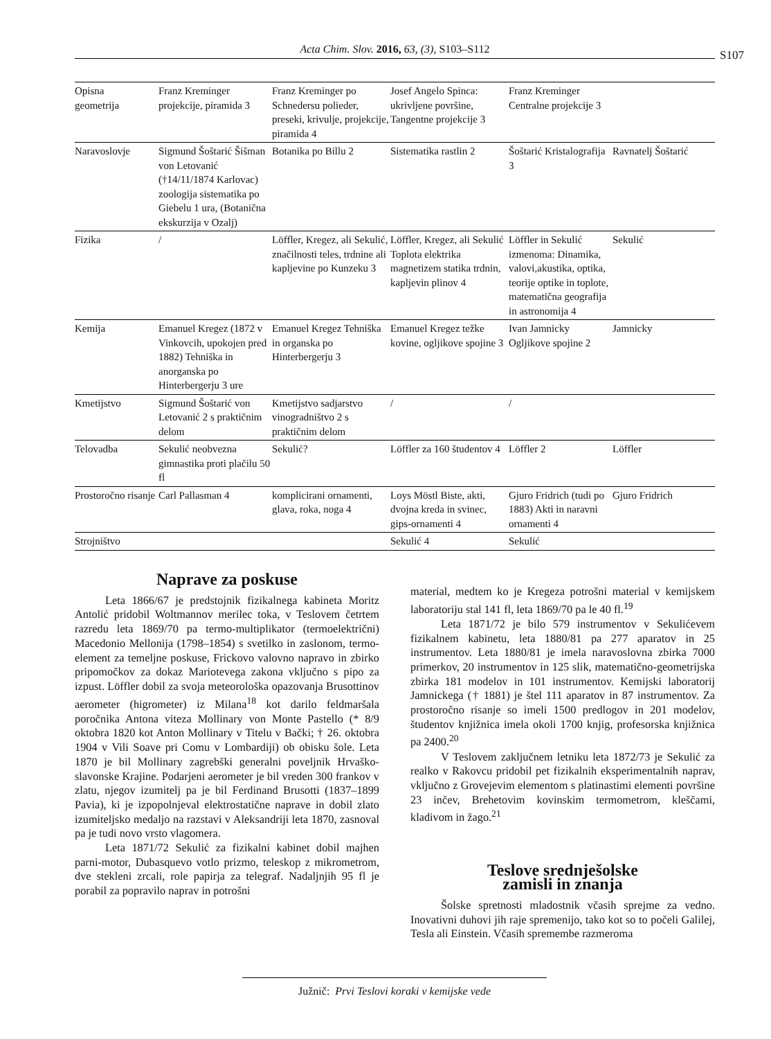Acta Chim. Slov. 2016, 63, (3), S103–S112 S107
| Opisna geometrija | Franz Kreminger projekcije, piramida 3 | Franz Kreminger po Schnedersu polieder, preseki, krivulje, projekcije, piramida 4 | Josef Angelo Spinca: ukrivljene površine, Tangentne projekcije 3 | Franz Kreminger Centralne projekcije 3 | |
| Naravoslovje | Sigmund Šoštarić Šišman von Letovanić (†14/11/1874 Karlovac) zoologija sistematika po Giebelu 1 ura, (Botanična ekskurzija v Ozalj) | Botanika po Billu 2 | Sistematika rastlin 2 | Šoštarić Kristalografija 3 | Ravnatelj Šoštarić |
| Fizika | / | Löffler, Kregez, ali Sekulić, značilnosti teles, trdnine ali kapljevine po Kunzeku 3 | Löffler, Kregez, ali Sekulić Toplota elektrika magnetizem statika trdnin, kapljevin plinov 4 | Löffler in Sekulić izmenoma: Dinamika, valovi,akustika, optika, teorije optike in toplote, matematična geografija in astronomija 4 | Sekulić |
| Kemija | Emanuel Kregez (1872 v Vinkovcih, upokojen pred 1882) Tehniška in anorganska po Hinterbergerju 3 ure | Emanuel Kregez Tehniška in organska po Hinterbergerju 3 | Emanuel Kregez težke kovine, ogljikove spojine 3 | Ivan Jamnicky Ogljikove spojine 2 | Jamnicky |
| Kmetijstvo | Sigmund Šoštarić von Letovanić 2 s praktičnim delom | Kmetijstvo sadjarstvo vinogradništvo 2 s praktičnim delom | / | / | |
| Telovadba | Sekulić neobvezna gimnastika proti plačilu 50 fl | Sekulić? | Löffler za 160 študentov 4 | Löffler 2 | Löffler |
| Prostoročno risanje | Carl Pallasman 4 | komplicirani ornamenti, glava, roka, noga 4 | Loys Möstl Biste, akti, dvojna kreda in svinec, gips-ornamenti 4 | Gjuro Fridrich (tudi po 1883) Akti in naravni ornamenti 4 | Gjuro Fridrich |
| Strojništvo | | | Sekulić 4 | Sekulić | |
Naprave za poskuse
Leta 1866/67 je predstojnik fizikalnega kabineta Moritz Antolić pridobil Woltmannov merilec toka, v Teslovem četrtem razredu leta 1869/70 pa termo-multiplikator (termoelektrični) Macedonio Mellonija (1798–1854) s svetilko in zaslonom, termo-element za temeljne poskuse, Frickovo valovno napravo in zbirko pripomočkov za dokaz Mariotevega zakona vključno s pipo za izpust. Löffler dobil za svoja meteorološka opazovanja Brusottinov aerometer (higrometer) iz Milana<sup>18</sup> kot darilo feldmaršala poročnika Antona viteza Mollinary von Monte Pastello (* 8/9 oktobra 1820 kot Anton Mollinary v Titelu v Bački; † 26. oktobra 1904 v Vili Soave pri Comu v Lombardiji) ob obisku šole. Leta 1870 je bil Mollinary zagrebški generalni poveljnik Hrvaško-slavonske Krajine. Podarjeni aerometer je bil vreden 300 frankov v zlatu, njegov izumitelj pa je bil Ferdinand Brusotti (1837–1899 Pavia), ki je izpopolnjeval elektrostatične naprave in dobil zlato izumiteljsko medaljo na razstavi v Aleksandriji leta 1870, zasnoval pa je tudi novo vrsto vlagomera.
Leta 1871/72 Sekulić za fizikalni kabinet dobil majhen parni-motor, Dubasquevo votlo prizmo, teleskop z mikrometrom, dve stekleni zrcali, role papirja za telegraf. Nadaljnjih 95 fl je porabil za popravilo naprav in potrošni
material, medtem ko je Kregeza potrošni material v kemijskem laboratoriju stal 141 fl, leta 1869/70 pa le 40 fl.<sup>19</sup>
Leta 1871/72 je bilo 579 instrumentov v Sekulićevem fizikalnem kabinetu, leta 1880/81 pa 277 aparatov in 25 instrumentov. Leta 1880/81 je imela naravoslovna zbirka 7000 primerkov, 20 instrumentov in 125 slik, matematično-geometrijska zbirka 181 modelov in 101 instrumentov. Kemijski laboratorij Jamnickega († 1881) je štel 111 aparatov in 87 instrumentov. Za prostoročno risanje so imeli 1500 predlogov in 201 modelov, študentov knjižnica imela okoli 1700 knjig, profesorska knjižnica pa 2400.<sup>20</sup>
V Teslovem zaključnem letniku leta 1872/73 je Sekulić za realko v Rakovcu pridobil pet fizikalnih eksperimentalnih naprav, vključno z Grovejevim elementom s platinastimi elementi površine 23 inčev, Brehetovim kovinskim termometrom, kleščami, kladivom in žago.<sup>21</sup>
Teslove srednješolske
zamisli in znanja
Šolske spretnosti mladostnik včasih sprejme za vedno. Inovativni duhovi jih raje spremenijo, tako kot so to počeli Galilej, Tesla ali Einstein. Včasih spremembe razmeroma
Južnič: Prvi Teslovi koraki v kemijske vede